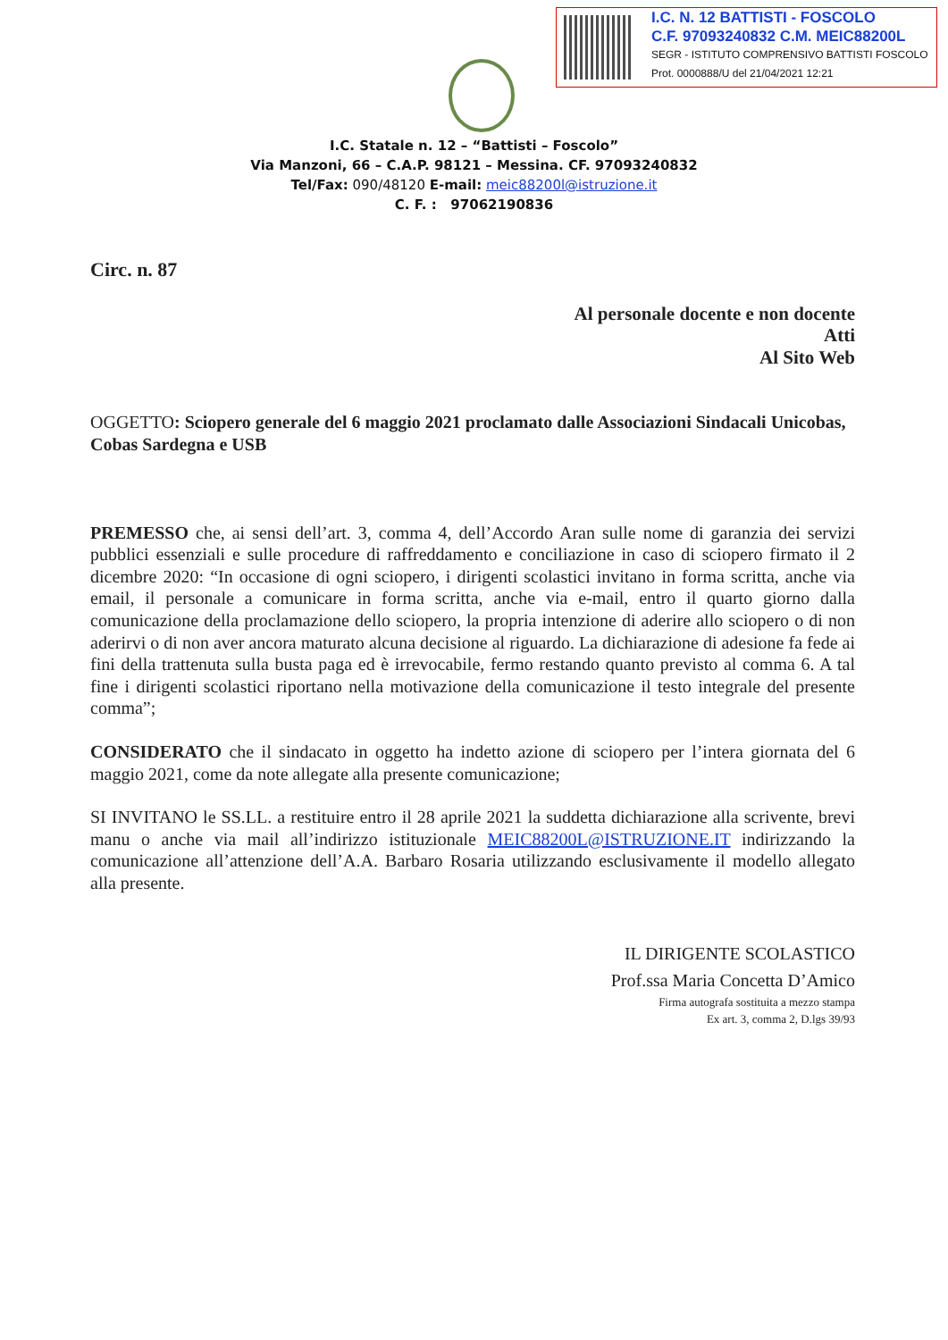I.C. N. 12 BATTISTI - FOSCOLO
C.F. 97093240832 C.M. MEIC88200L
SEGR - ISTITUTO COMPRENSIVO BATTISTI FOSCOLO
Prot. 0000888/U del 21/04/2021 12:21
I.C. Statale n. 12 – “Battisti – Foscolo”
Via Manzoni, 66 – C.A.P. 98121 – Messina. CF. 97093240832
Tel/Fax: 090/48120 E-mail: meic88200l@istruzione.it
C. F. : 97062190836
Circ. n. 87
Al personale docente e non docente
Atti
Al Sito Web
OGGETTO: Sciopero generale del 6 maggio 2021 proclamato dalle Associazioni Sindacali Unicobas, Cobas Sardegna e USB
PREMESSO che, ai sensi dell’art. 3, comma 4, dell’Accordo Aran sulle nome di garanzia dei servizi pubblici essenziali e sulle procedure di raffreddamento e conciliazione in caso di sciopero firmato il 2 dicembre 2020: “In occasione di ogni sciopero, i dirigenti scolastici invitano in forma scritta, anche via email, il personale a comunicare in forma scritta, anche via e-mail, entro il quarto giorno dalla comunicazione della proclamazione dello sciopero, la propria intenzione di aderire allo sciopero o di non aderirvi o di non aver ancora maturato alcuna decisione al riguardo. La dichiarazione di adesione fa fede ai fini della trattenuta sulla busta paga ed è irrevocabile, fermo restando quanto previsto al comma 6. A tal fine i dirigenti scolastici riportano nella motivazione della comunicazione il testo integrale del presente comma”;
CONSIDERATO che il sindacato in oggetto ha indetto azione di sciopero per l’intera giornata del 6 maggio 2021, come da note allegate alla presente comunicazione;
SI INVITANO le SS.LL. a restituire entro il 28 aprile 2021 la suddetta dichiarazione alla scrivente, brevi manu o anche via mail all’indirizzo istituzionale MEIC88200L@ISTRUZIONE.IT indirizzando la comunicazione all’attenzione dell’A.A. Barbaro Rosaria utilizzando esclusivamente il modello allegato alla presente.
IL DIRIGENTE SCOLASTICO
Prof.ssa Maria Concetta D’Amico
Firma autografa sostituita a mezzo stampa
Ex art. 3, comma 2, D.lgs 39/93